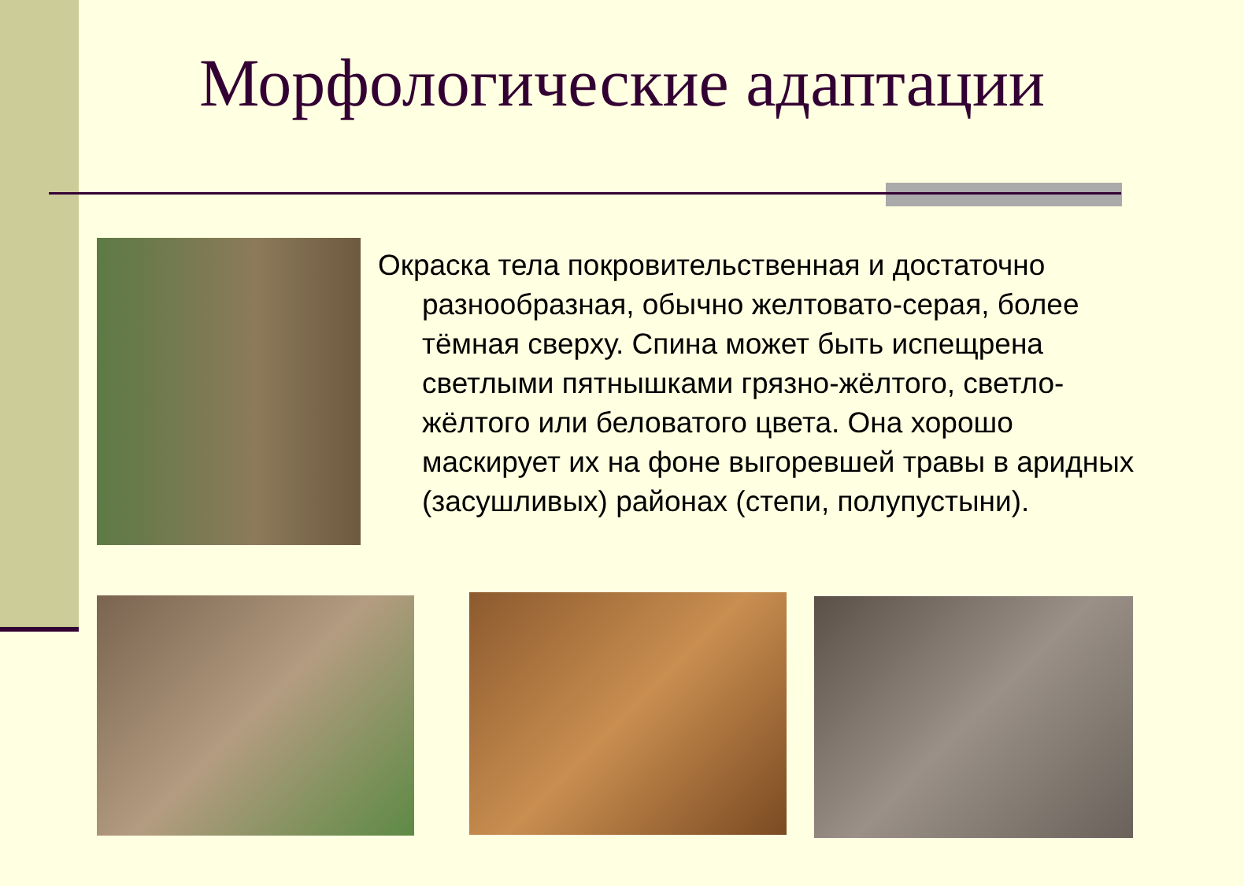Морфологические адаптации
Окраска тела покровительственная и достаточно разнообразная, обычно желтовато-серая, более тёмная сверху. Спина может быть испещрена светлыми пятнышками грязно-жёлтого, светло-жёлтого или беловатого цвета. Она хорошо маскирует их на фоне выгоревшей травы в аридных (засушливых) районах (степи, полупустыни).